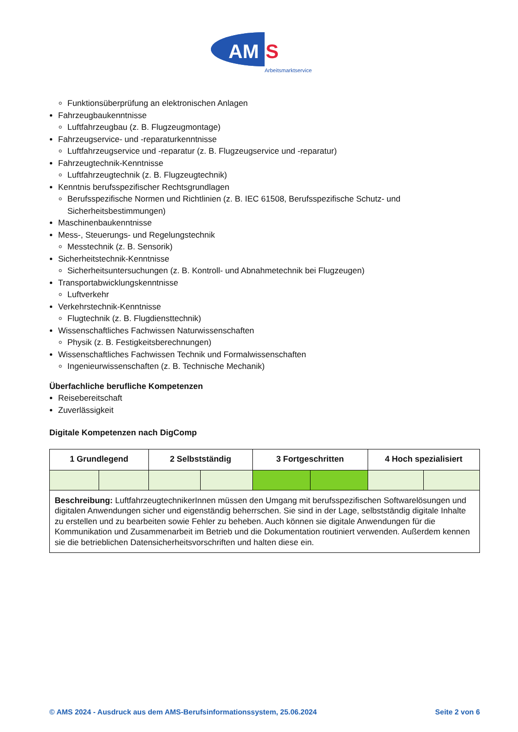AM
S
Arbeitsmarktservice
Funktionsüberprüfung an elektronischen Anlagen
Fahrzeugbaukenntnisse
Luftfahrzeugbau (z. B. Flugzeugmontage)
Fahrzeugservice- und -reparaturkenntnisse
Luftfahrzeugservice und -reparatur (z. B. Flugzeugservice und -reparatur)
Fahrzeugtechnik-Kenntnisse
Luftfahrzeugtechnik (z. B. Flugzeugtechnik)
Kenntnis berufsspezifischer Rechtsgrundlagen
Berufsspezifische Normen und Richtlinien (z. B. IEC 61508, Berufsspezifische Schutz- und Sicherheitsbestimmungen)
Maschinenbaukenntnisse
Mess-, Steuerungs- und Regelungstechnik
Messtechnik (z. B. Sensorik)
Sicherheitstechnik-Kenntnisse
Sicherheitsuntersuchungen (z. B. Kontroll- und Abnahmetechnik bei Flugzeugen)
Transportabwicklungskenntnisse
Luftverkehr
Verkehrstechnik-Kenntnisse
Flugtechnik (z. B. Flugdiensttechnik)
Wissenschaftliches Fachwissen Naturwissenschaften
Physik (z. B. Festigkeitsberechnungen)
Wissenschaftliches Fachwissen Technik und Formalwissenschaften
Ingenieurwissenschaften (z. B. Technische Mechanik)
Überfachliche berufliche Kompetenzen
Reisebereitschaft
Zuverlässigkeit
Digitale Kompetenzen nach DigComp
| 1 Grundlegend | | 2 Selbstständig | | 3 Fortgeschritten | | 4 Hoch spezialisiert | |
| --- | --- | --- | --- | --- | --- | --- | --- |
| Beschreibung: LuftfahrzeugtechnikerInnen müssen den Umgang mit berufsspezifischen Softwarelösungen und digitalen Anwendungen sicher und eigenständig beherrschen. Sie sind in der Lage, selbstständig digitale Inhalte zu erstellen und zu bearbeiten sowie Fehler zu beheben. Auch können sie digitale Anwendungen für die Kommunikation und Zusammenarbeit im Betrieb und die Dokumentation routiniert verwenden. Außerdem kennen sie die betrieblichen Datensicherheitsvorschriften und halten diese ein. | | | | | | | |
© AMS 2024 - Ausdruck aus dem AMS-Berufsinformationssystem, 25.06.2024 Seite 2 von 6